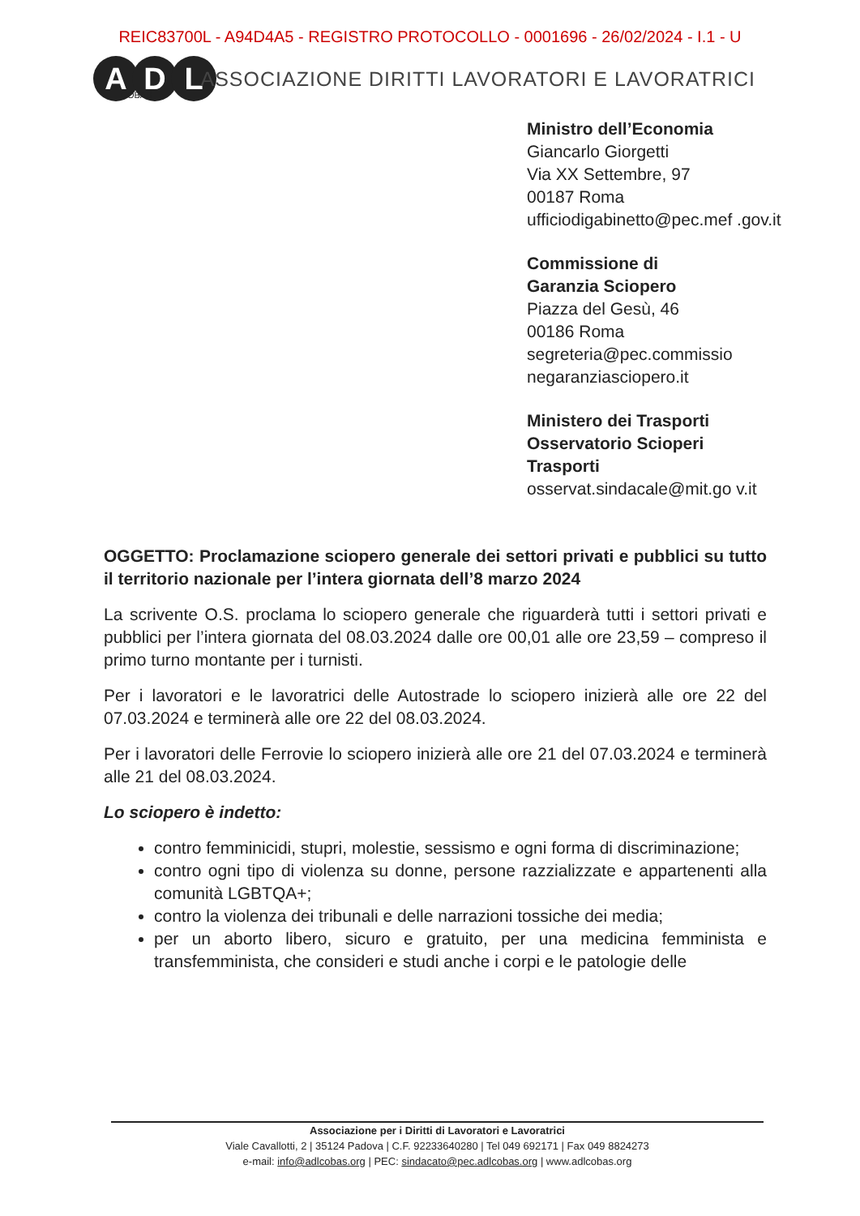REIC83700L - A94D4A5 - REGISTRO PROTOCOLLO - 0001696 - 26/02/2024 - I.1 - U
A D L
COBAS
ASSOCIAZIONE DIRITTI LAVORATORI E LAVORATRICI
Ministro dell’Economia
Giancarlo Giorgetti
Via XX Settembre, 97
00187 Roma
ufficiodigabinetto@pec.mef .gov.it
Commissione di
Garanzia Sciopero
Piazza del Gesù, 46
00186 Roma
segreteria@pec.commissio negaranziasciopero.it
Ministero dei Trasporti
Osservatorio Scioperi
Trasporti
osservat.sindacale@mit.go v.it
OGGETTO: Proclamazione sciopero generale dei settori privati e pubblici su tutto il territorio nazionale per l’intera giornata dell’8 marzo 2024
La scrivente O.S. proclama lo sciopero generale che riguarderà tutti i settori privati e pubblici per l’intera giornata del 08.03.2024 dalle ore 00,01 alle ore 23,59 – compreso il primo turno montante per i turnisti.
Per i lavoratori e le lavoratrici delle Autostrade lo sciopero inizierà alle ore 22 del 07.03.2024 e terminerà alle ore 22 del 08.03.2024.
Per i lavoratori delle Ferrovie lo sciopero inizierà alle ore 21 del 07.03.2024 e terminerà alle 21 del 08.03.2024.
Lo sciopero è indetto:
contro femminicidi, stupri, molestie, sessismo e ogni forma di discriminazione;
contro ogni tipo di violenza su donne, persone razzializzate e appartenenti alla comunità LGBTQA+;
contro la violenza dei tribunali e delle narrazioni tossiche dei media;
per un aborto libero, sicuro e gratuito, per una medicina femminista e transfemminista, che consideri e studi anche i corpi e le patologie delle
Associazione per i Diritti di Lavoratori e Lavoratrici
Viale Cavallotti, 2 | 35124 Padova | C.F. 92233640280 | Tel 049 692171 | Fax 049 8824273
e-mail: info@adlcobas.org | PEC: sindacato@pec.adlcobas.org | www.adlcobas.org